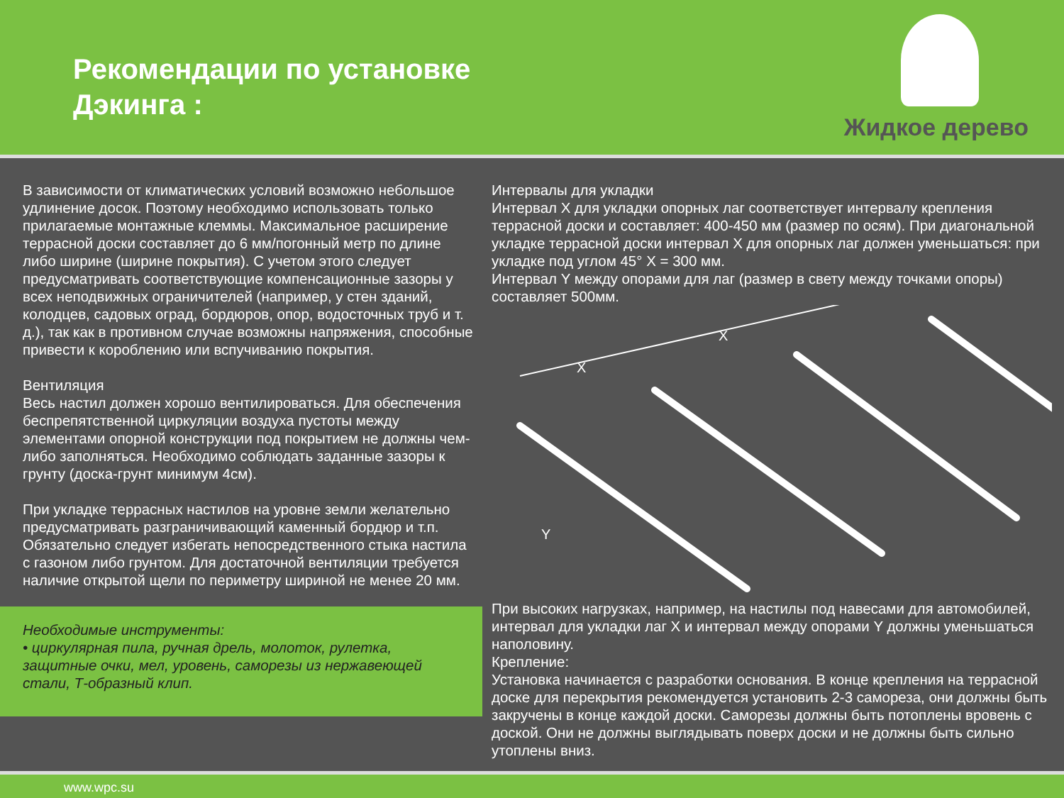Рекомендации по установке
Дэкинга :
Жидкое дерево
В зависимости от климатических условий возможно небольшое удлинение досок. Поэтому необходимо использовать только прилагаемые монтажные клеммы. Максимальное расширение террасной доски составляет до 6 мм/погонный метр по длине либо ширине (ширине покрытия). С учетом этого следует предусматривать соответствующие компенсационные зазоры у всех неподвижных ограничителей (например, у стен зданий, колодцев, садовых оград, бордюров, опор, водосточных труб и т. д.), так как в противном случае возможны напряжения, способные привести к короблению или вспучиванию покрытия.
Вентиляция
Весь настил должен хорошо вентилироваться. Для обеспечения беспрепятственной циркуляции воздуха пустоты между элементами опорной конструкции под покрытием не должны чем-либо заполняться. Необходимо соблюдать заданные зазоры к грунту (доска-грунт минимум 4см).
При укладке террасных настилов на уровне земли желательно предусматривать разграничивающий каменный бордюр и т.п. Обязательно следует избегать непосредственного стыка настила с газоном либо грунтом. Для достаточной вентиляции требуется наличие открытой щели по периметру шириной не менее 20 мм.
Необходимые инструменты:
• циркулярная пила, ручная дрель, молоток, рулетка, защитные очки, мел, уровень, саморезы из нержавеющей стали, Т-образный клип.
Интервалы для укладки
Интервал X для укладки опорных лаг соответствует интервалу крепления террасной доски и составляет: 400-450 мм (размер по осям). При диагональной укладке террасной доски интервал X для опорных лаг должен уменьшаться: при укладке под углом 45° X = 300 мм.
Интервал Y между опорами для лаг (размер в свету между точками опоры) составляет 500мм.
X
X
Y
При высоких нагрузках, например, на настилы под навесами для автомобилей, интервал для укладки лаг X и интервал между опорами Y должны уменьшаться наполовину.
Крепление:
Установка начинается с разработки основания. В конце крепления на террасной доске для перекрытия рекомендуется установить 2-3 самореза, они должны быть закручены в конце каждой доски. Саморезы должны быть потоплены вровень с доской. Они не должны выглядывать поверх доски и не должны быть сильно утоплены вниз.
www.wpc.su